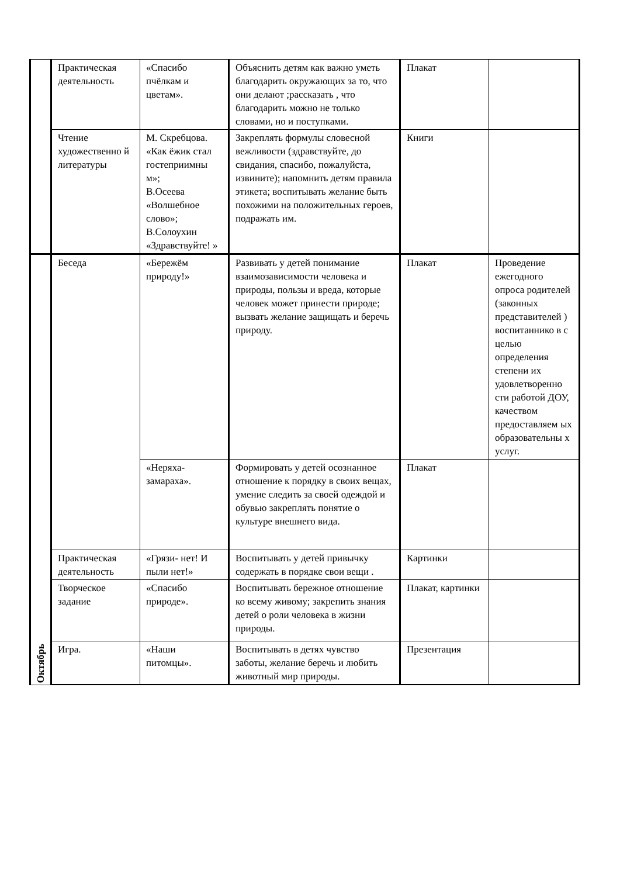| | Практическая деятельность | «Спасибо пчёлкам и цветам». | Объяснить детям как важно уметь благодарить окружающих за то, что они делают ;рассказать , что благодарить можно не только словами, но и поступками. | Плакат | |
| | Чтение художественно й литературы | М. Скребцова. «Как ёжик стал гостеприимны м»; В.Осеева «Волшебное слово»; В.Солоухин «Здравствуйте! » | Закреплять формулы словесной вежливости (здравствуйте, до свидания, спасибо, пожалуйста, извините); напомнить детям правила этикета; воспитывать желание быть похожими на положительных героев, подражать им. | Книги | |
| Октябрь | Беседа | «Бережём природу!» | Развивать у детей понимание взаимозависимости человека и природы, пользы и вреда, которые человек может принести природе; вызвать желание защищать и беречь природу. | Плакат | Проведение ежегодного опроса родителей (законных представителей ) воспитаннико в с целью определения степени их удовлетворенно сти работой ДОУ, качеством предоставляем ых образовательны х услуг. |
| | | «Неряха-замараха». | Формировать у детей осознанное отношение к порядку в своих вещах, умение следить за своей одеждой и обувью закреплять понятие о культуре внешнего вида. | Плакат | |
| | Практическая деятельность | «Грязи- нет! И пыли нет!» | Воспитывать у детей привычку содержать в порядке свои вещи . | Картинки | |
| | Творческое задание | «Спасибо природе». | Воспитывать бережное отношение ко всему живому; закрепить знания детей о роли человека в жизни природы. | Плакат, картинки | |
| | Игра. | «Наши питомцы». | Воспитывать в детях чувство заботы, желание беречь и любить животный мир природы. | Презентация | |